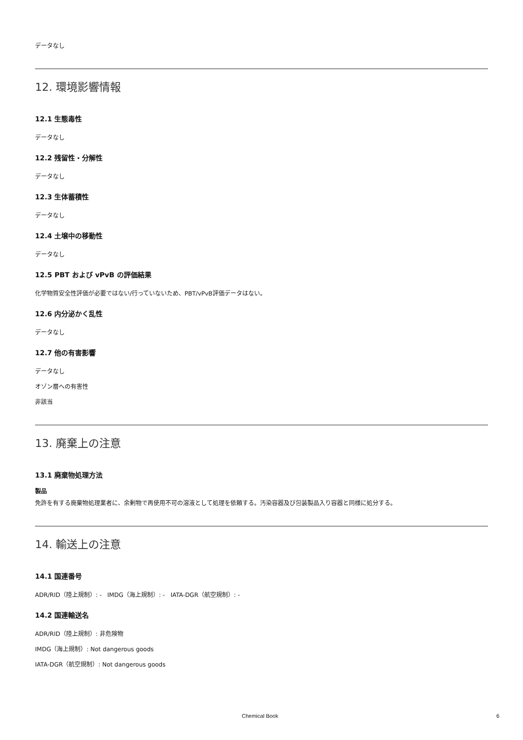データなし
12. 環境影響情報
12.1 生態毒性
データなし
12.2 残留性・分解性
データなし
12.3 生体蓄積性
データなし
12.4 土壌中の移動性
データなし
12.5 PBT および vPvB の評価結果
化学物質安全性評価が必要ではない/行っていないため、PBT/vPvB評価データはない。
12.6 内分泌かく乱性
データなし
12.7 他の有害影響
データなし
オゾン層への有害性
非該当
13. 廃棄上の注意
13.1 廃棄物処理方法
製品
免許を有する廃棄物処理業者に、余剰物で再使用不可の溶液として処理を依頼する。汚染容器及び包装製品入り容器と同様に処分する。
14. 輸送上の注意
14.1 国連番号
ADR/RID（陸上規制）: - IMDG（海上規制）: - IATA-DGR（航空規制）: -
14.2 国連輸送名
ADR/RID（陸上規制）: 非危険物
IMDG（海上規制）: Not dangerous goods
IATA-DGR（航空規制）: Not dangerous goods
Chemical Book 6